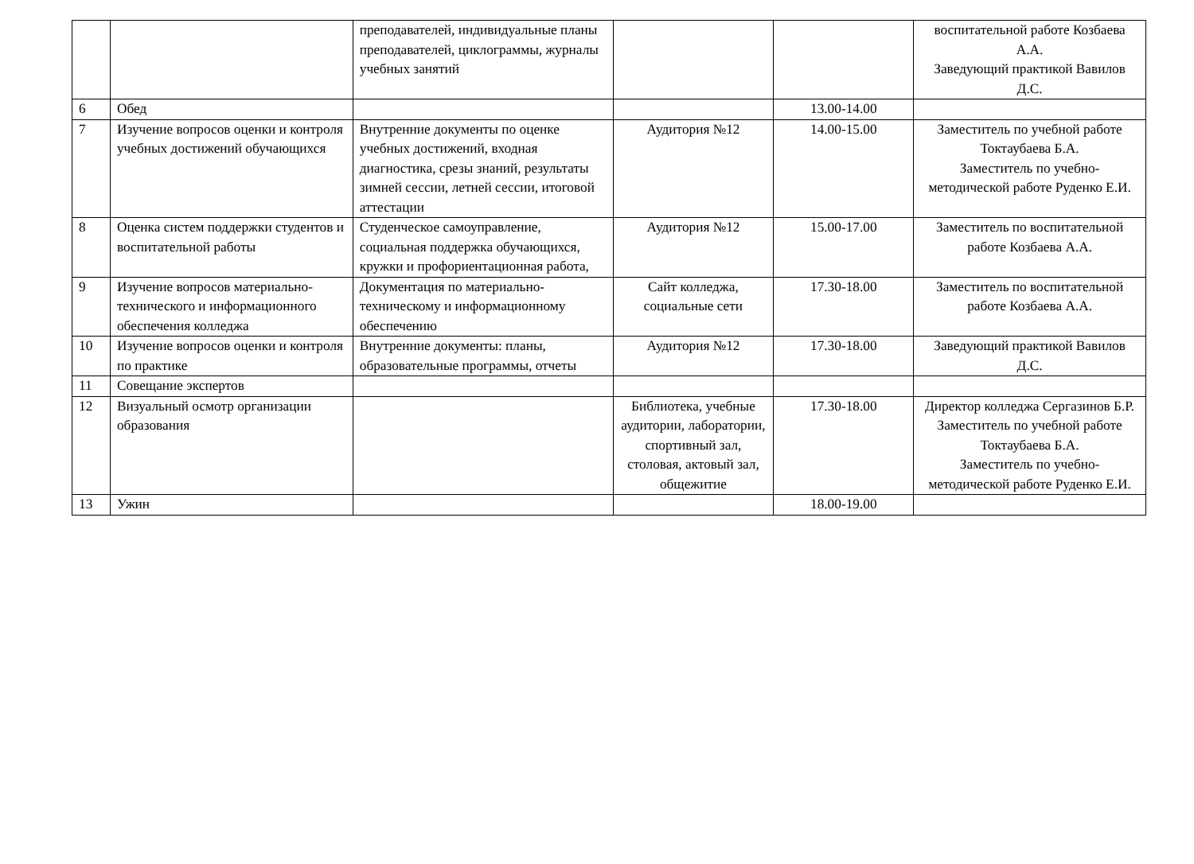| | | преподавателей, индивидуальные планы преподавателей, циклограммы, журналы учебных занятий | | | воспитательной работе Козбаева А.А. Заведующий практикой Вавилов Д.С. |
| 6 | Обед | | | 13.00-14.00 | |
| 7 | Изучение вопросов оценки и контроля учебных достижений обучающихся | Внутренние документы по оценке учебных достижений, входная диагностика, срезы знаний, результаты зимней сессии, летней сессии, итоговой аттестации | Аудитория №12 | 14.00-15.00 | Заместитель по учебной работе Токтаубаева Б.А. Заместитель по учебно-методической работе Руденко Е.И. |
| 8 | Оценка систем поддержки студентов и воспитательной работы | Студенческое самоуправление, социальная поддержка обучающихся, кружки и профориентационная работа, | Аудитория №12 | 15.00-17.00 | Заместитель по воспитательной работе Козбаева А.А. |
| 9 | Изучение вопросов материально-технического и информационного обеспечения колледжа | Документация по материально-техническому и информационному обеспечению | Сайт колледжа, социальные сети | 17.30-18.00 | Заместитель по воспитательной работе Козбаева А.А. |
| 10 | Изучение вопросов оценки и контроля по практике | Внутренние документы: планы, образовательные программы, отчеты | Аудитория №12 | 17.30-18.00 | Заведующий практикой Вавилов Д.С. |
| 11 | Совещание экспертов | | | | |
| 12 | Визуальный осмотр организации образования | | Библиотека, учебные аудитории, лаборатории, спортивный зал, столовая, актовый зал, общежитие | 17.30-18.00 | Директор колледжа Сергазинов Б.Р. Заместитель по учебной работе Токтаубаева Б.А. Заместитель по учебно-методической работе Руденко Е.И. |
| 13 | Ужин | | | 18.00-19.00 | |